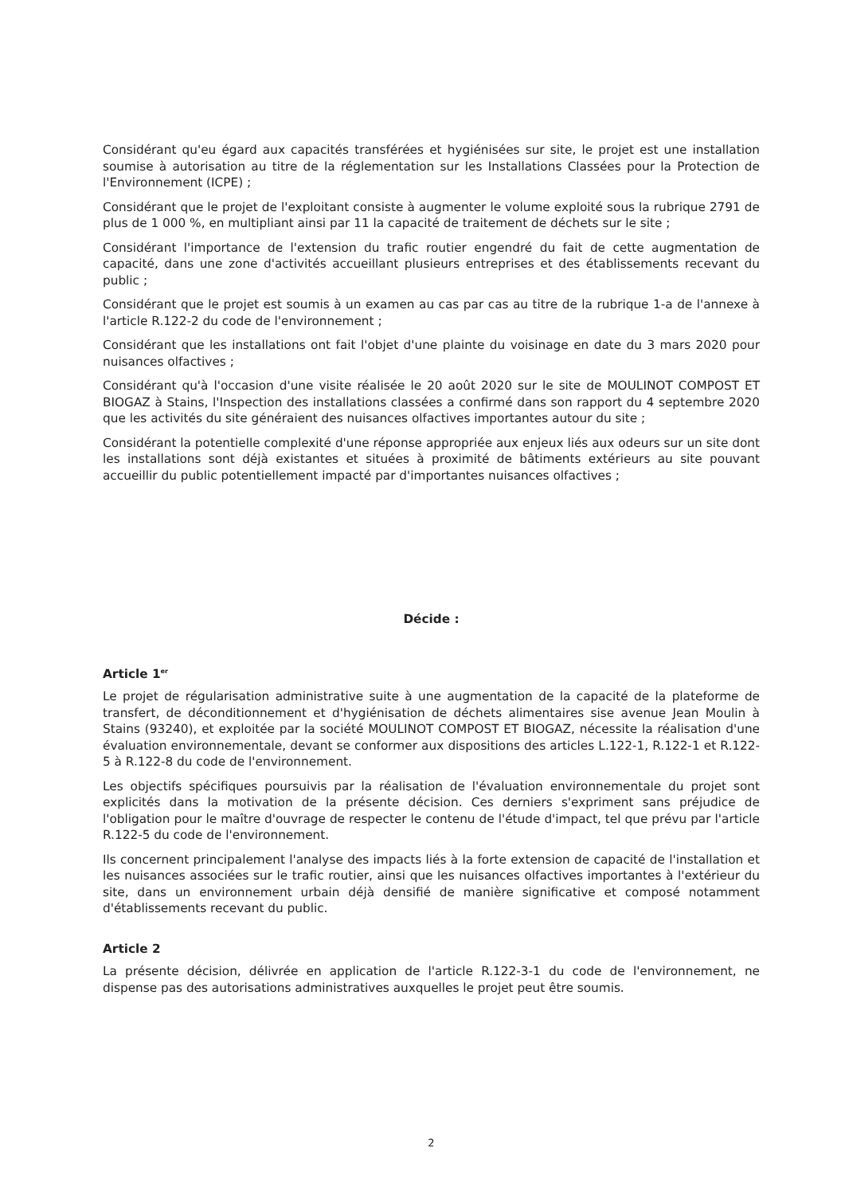Considérant qu'eu égard aux capacités transférées et hygiénisées sur site, le projet est une installation soumise à autorisation au titre de la réglementation sur les Installations Classées pour la Protection de l'Environnement (ICPE) ;
Considérant que le projet de l'exploitant consiste à augmenter le volume exploité sous la rubrique 2791 de plus de 1 000 %, en multipliant ainsi par 11 la capacité de traitement de déchets sur le site ;
Considérant l'importance de l'extension du trafic routier engendré du fait de cette augmentation de capacité, dans une zone d'activités accueillant plusieurs entreprises et des établissements recevant du public ;
Considérant que le projet est soumis à un examen au cas par cas au titre de la rubrique 1-a de l'annexe à l'article R.122-2 du code de l'environnement ;
Considérant que les installations ont fait l'objet d'une plainte du voisinage en date du 3 mars 2020 pour nuisances olfactives ;
Considérant qu'à l'occasion d'une visite réalisée le 20 août 2020 sur le site de MOULINOT COMPOST ET BIOGAZ à Stains, l'Inspection des installations classées a confirmé dans son rapport du 4 septembre 2020 que les activités du site généraient des nuisances olfactives importantes autour du site ;
Considérant la potentielle complexité d'une réponse appropriée aux enjeux liés aux odeurs sur un site dont les installations sont déjà existantes et situées à proximité de bâtiments extérieurs au site pouvant accueillir du public potentiellement impacté par d'importantes nuisances olfactives ;
Décide :
Article 1<sup>er</sup>
Le projet de régularisation administrative suite à une augmentation de la capacité de la plateforme de transfert, de déconditionnement et d'hygiénisation de déchets alimentaires sise avenue Jean Moulin à Stains (93240), et exploitée par la société MOULINOT COMPOST ET BIOGAZ, nécessite la réalisation d'une évaluation environnementale, devant se conformer aux dispositions des articles L.122-1, R.122-1 et R.122-5 à R.122-8 du code de l'environnement.
Les objectifs spécifiques poursuivis par la réalisation de l'évaluation environnementale du projet sont explicités dans la motivation de la présente décision. Ces derniers s'expriment sans préjudice de l'obligation pour le maître d'ouvrage de respecter le contenu de l'étude d'impact, tel que prévu par l'article R.122-5 du code de l'environnement.
Ils concernent principalement l'analyse des impacts liés à la forte extension de capacité de l'installation et les nuisances associées sur le trafic routier, ainsi que les nuisances olfactives importantes à l'extérieur du site, dans un environnement urbain déjà densifié de manière significative et composé notamment d'établissements recevant du public.
Article 2
La présente décision, délivrée en application de l'article R.122-3-1 du code de l'environnement, ne dispense pas des autorisations administratives auxquelles le projet peut être soumis.
2